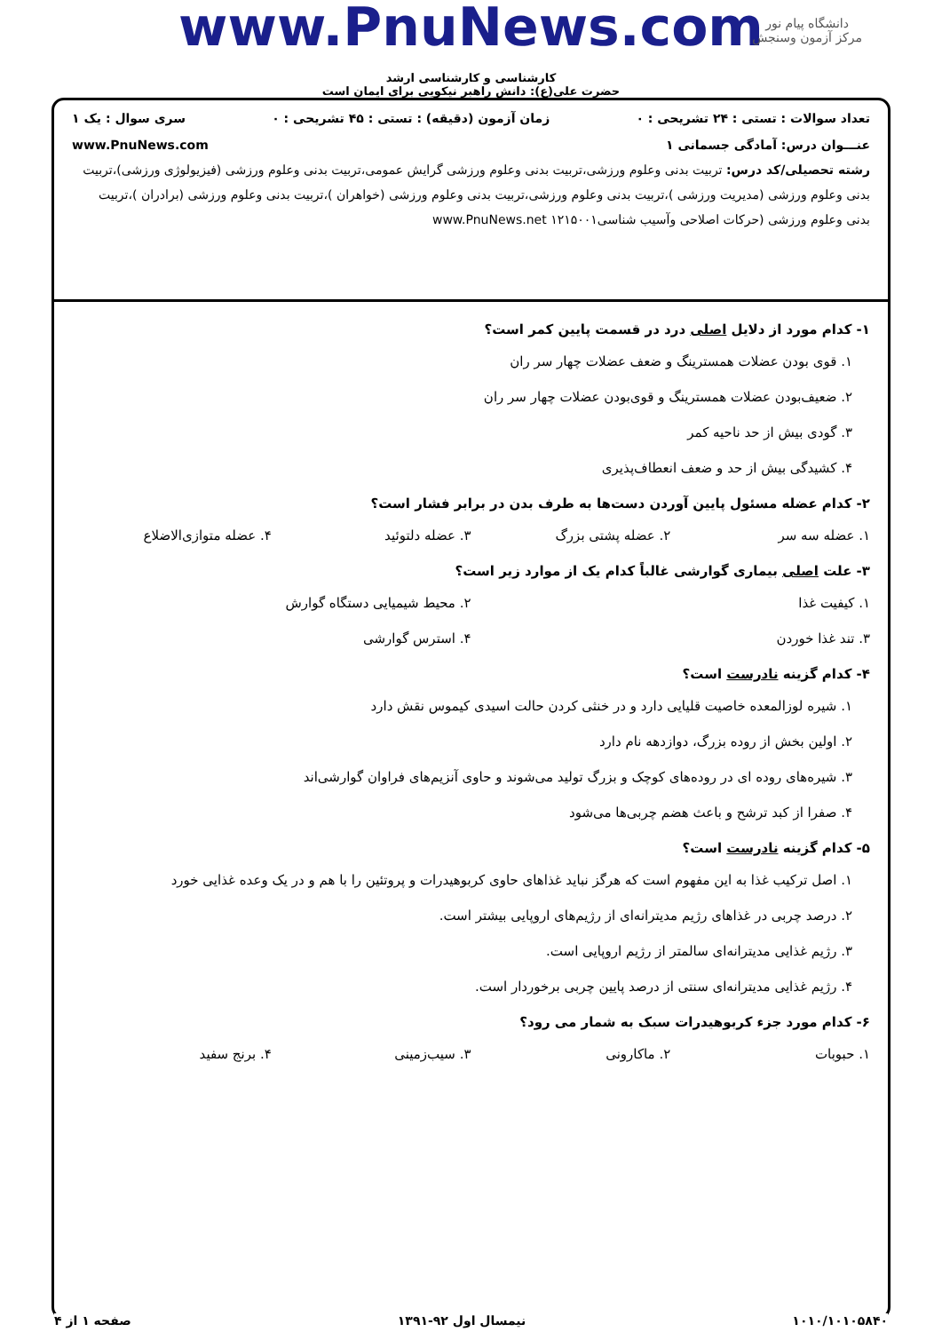www.PnuNews.com
دانشگاه پیام نور
مرکز آزمون وسنجش
کارشناسی و کارشناسی ارشد
حضرت علی(ع): دانش راهبر نیکویی برای ایمان است
تعداد سوالات : تستی : ۲۴ تشریحی : ۰ زمان آزمون (دقیقه) : تستی : ۴۵ تشریحی : ۰ سری سوال : یک ۱
عنـــوان درس: آمادگی جسمانی ۱ www.PnuNews.com
رشته تحصیلی/کد درس: تربیت بدنی وعلوم ورزشی،تربیت بدنی وعلوم ورزشی گرایش عمومی،تربیت بدنی وعلوم ورزشی (فیزیولوژی ورزشی)،تربیت بدنی وعلوم ورزشی (مدیریت ورزشی )،تربیت بدنی وعلوم ورزشی،تربیت بدنی وعلوم ورزشی (خواهران )،تربیت بدنی وعلوم ورزشی (برادران )،تربیت بدنی وعلوم ورزشی (حرکات اصلاحی وآسیب شناسی۱۲۱۵۰۰۱ www.PnuNews.net
۱- کدام مورد از دلایل اصلی درد در قسمت پایین کمر است؟
۱. قوی بودن عضلات همسترینگ و ضعف عضلات چهار سر ران
۲. ضعیف‌بودن عضلات همسترینگ و قوی‌بودن عضلات چهار سر ران
۳. گودی بیش از حد ناحیه کمر
۴. کشیدگی بیش از حد و ضعف انعطاف‌پذیری
۲- کدام عضله مسئول پایین آوردن دست‌ها به طرف بدن در برابر فشار است؟
۱. عضله سه سر ۲. عضله پشتی بزرگ ۳. عضله دلتوئید ۴. عضله متوازی‌الاضلاع
۳- علت اصلی بیماری گوارشی غالباً کدام یک از موارد زیر است؟
۱. کیفیت غذا ۲. محیط شیمیایی دستگاه گوارش
۳. تند غذا خوردن ۴. استرس گوارشی
۴- کدام گزینه نادرست است؟
۱. شیره لوزالمعده خاصیت قلیایی دارد و در خنثی کردن حالت اسیدی کیموس نقش دارد
۲. اولین بخش از روده بزرگ، دوازدهه نام دارد
۳. شیره‌های روده ای در روده‌های کوچک و بزرگ تولید می‌شوند و حاوی آنزیم‌های فراوان گوارشی‌اند
۴. صفرا از کبد ترشح و باعث هضم چربی‌ها می‌شود
۵- کدام گزینه نادرست است؟
۱. اصل ترکیب غذا به این مفهوم است که هرگز نباید غذاهای حاوی کربوهیدرات و پروتئین را با هم و در یک وعده غذایی خورد
۲. درصد چربی در غذاهای رژیم مدیترانه‌ای از رژیم‌های اروپایی بیشتر است.
۳. رژیم غذایی مدیترانه‌ای سالمتر از رژیم اروپایی است.
۴. رژیم غذایی مدیترانه‌ای سنتی از درصد پایین چربی برخوردار است.
۶- کدام مورد جزء کربوهیدرات سبک به شمار می رود؟
۱. حبوبات ۲. ماکارونی ۳. سیب‌زمینی ۴. برنج سفید
۱۰۱۰/۱۰۱۰۵۸۴۰ نیمسال اول ۹۲-۱۳۹۱ صفحه ۱ از ۴